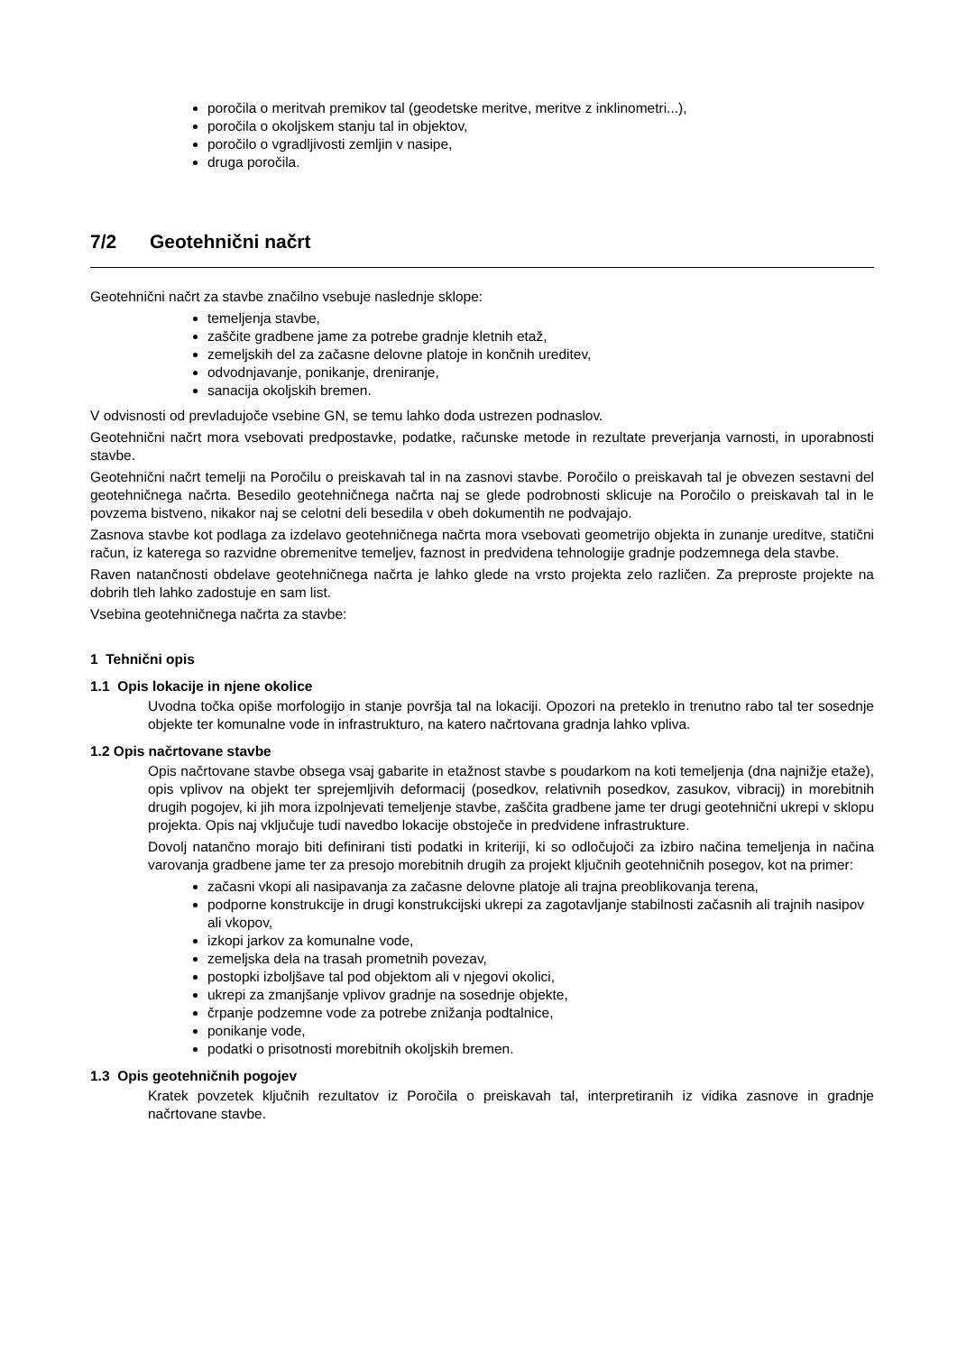poročila o meritvah premikov tal (geodetske meritve, meritve z inklinometri...),
poročila o okoljskem stanju tal in objektov,
poročilo o vgradljivosti zemljin v nasipe,
druga poročila.
7/2 Geotehnični načrt
Geotehnični načrt za stavbe značilno vsebuje naslednje sklope:
temeljenja stavbe,
zaščite gradbene jame za potrebe gradnje kletnih etaž,
zemeljskih del za začasne delovne platoje in končnih ureditev,
odvodnjavanje, ponikanje, dreniranje,
sanacija okoljskih bremen.
V odvisnosti od prevladujoče vsebine GN, se temu lahko doda ustrezen podnaslov.
Geotehnični načrt mora vsebovati predpostavke, podatke, računske metode in rezultate preverjanja varnosti, in uporabnosti stavbe.
Geotehnični načrt temelji na Poročilu o preiskavah tal in na zasnovi stavbe. Poročilo o preiskavah tal je obvezen sestavni del geotehničnega načrta. Besedilo geotehničnega načrta naj se glede podrobnosti sklicuje na Poročilo o preiskavah tal in le povzema bistveno, nikakor naj se celotni deli besedila v obeh dokumentih ne podvajajo.
Zasnova stavbe kot podlaga za izdelavo geotehničnega načrta mora vsebovati geometrijo objekta in zunanje ureditve, statični račun, iz katerega so razvidne obremenitve temeljev, faznost in predvidena tehnologije gradnje podzemnega dela stavbe.
Raven natančnosti obdelave geotehničnega načrta je lahko glede na vrsto projekta zelo različen. Za preproste projekte na dobrih tleh lahko zadostuje en sam list.
Vsebina geotehničnega načrta za stavbe:
1 Tehnični opis
1.1 Opis lokacije in njene okolice
Uvodna točka opiše morfologijo in stanje površja tal na lokaciji. Opozori na preteklo in trenutno rabo tal ter sosednje objekte ter komunalne vode in infrastrukturo, na katero načrtovana gradnja lahko vpliva.
1.2 Opis načrtovane stavbe
Opis načrtovane stavbe obsega vsaj gabarite in etažnost stavbe s poudarkom na koti temeljenja (dna najnižje etaže), opis vplivov na objekt ter sprejemljivih deformacij (posedkov, relativnih posedkov, zasukov, vibracij) in morebitnih drugih pogojev, ki jih mora izpolnjevati temeljenje stavbe, zaščita gradbene jame ter drugi geotehnični ukrepi v sklopu projekta. Opis naj vključuje tudi navedbo lokacije obstoječe in predvidene infrastrukture.
Dovolj natančno morajo biti definirani tisti podatki in kriteriji, ki so odločujoči za izbiro načina temeljenja in načina varovanja gradbene jame ter za presojo morebitnih drugih za projekt ključnih geotehničnih posegov, kot na primer:
začasni vkopi ali nasipavanja za začasne delovne platoje ali trajna preoblikovanja terena,
podporne konstrukcije in drugi konstrukcijski ukrepi za zagotavljanje stabilnosti začasnih ali trajnih nasipov ali vkopov,
izkopi jarkov za komunalne vode,
zemeljska dela na trasah prometnih povezav,
postopki izboljšave tal pod objektom ali v njegovi okolici,
ukrepi za zmanjšanje vplivov gradnje na sosednje objekte,
črpanje podzemne vode za potrebe znižanja podtalnice,
ponikanje vode,
podatki o prisotnosti morebitnih okoljskih bremen.
1.3 Opis geotehničnih pogojev
Kratek povzetek ključnih rezultatov iz Poročila o preiskavah tal, interpretiranih iz vidika zasnove in gradnje načrtovane stavbe.